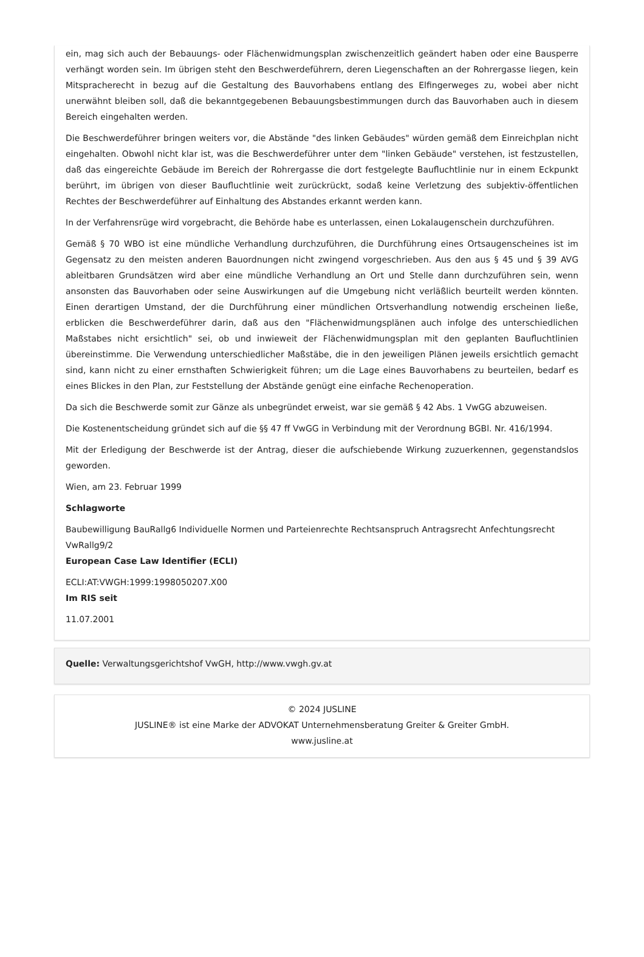ein, mag sich auch der Bebauungs- oder Flächenwidmungsplan zwischenzeitlich geändert haben oder eine Bausperre verhängt worden sein. Im übrigen steht den Beschwerdeführern, deren Liegenschaften an der Rohrergasse liegen, kein Mitspracherecht in bezug auf die Gestaltung des Bauvorhabens entlang des Elfingerweges zu, wobei aber nicht unerwähnt bleiben soll, daß die bekanntgegebenen Bebauungsbestimmungen durch das Bauvorhaben auch in diesem Bereich eingehalten werden.
Die Beschwerdeführer bringen weiters vor, die Abstände "des linken Gebäudes" würden gemäß dem Einreichplan nicht eingehalten. Obwohl nicht klar ist, was die Beschwerdeführer unter dem "linken Gebäude" verstehen, ist festzustellen, daß das eingereichte Gebäude im Bereich der Rohrergasse die dort festgelegte Baufluchtlinie nur in einem Eckpunkt berührt, im übrigen von dieser Baufluchtlinie weit zurückrückt, sodaß keine Verletzung des subjektiv-öffentlichen Rechtes der Beschwerdeführer auf Einhaltung des Abstandes erkannt werden kann.
In der Verfahrensrüge wird vorgebracht, die Behörde habe es unterlassen, einen Lokalaugenschein durchzuführen.
Gemäß § 70 WBO ist eine mündliche Verhandlung durchzuführen, die Durchführung eines Ortsaugenscheines ist im Gegensatz zu den meisten anderen Bauordnungen nicht zwingend vorgeschrieben. Aus den aus § 45 und § 39 AVG ableitbaren Grundsätzen wird aber eine mündliche Verhandlung an Ort und Stelle dann durchzuführen sein, wenn ansonsten das Bauvorhaben oder seine Auswirkungen auf die Umgebung nicht verläßlich beurteilt werden könnten. Einen derartigen Umstand, der die Durchführung einer mündlichen Ortsverhandlung notwendig erscheinen ließe, erblicken die Beschwerdeführer darin, daß aus den "Flächenwidmungsplänen auch infolge des unterschiedlichen Maßstabes nicht ersichtlich" sei, ob und inwieweit der Flächenwidmungsplan mit den geplanten Baufluchtlinien übereinstimme. Die Verwendung unterschiedlicher Maßstäbe, die in den jeweiligen Plänen jeweils ersichtlich gemacht sind, kann nicht zu einer ernsthaften Schwierigkeit führen; um die Lage eines Bauvorhabens zu beurteilen, bedarf es eines Blickes in den Plan, zur Feststellung der Abstände genügt eine einfache Rechenoperation.
Da sich die Beschwerde somit zur Gänze als unbegründet erweist, war sie gemäß § 42 Abs. 1 VwGG abzuweisen.
Die Kostenentscheidung gründet sich auf die §§ 47 ff VwGG in Verbindung mit der Verordnung BGBl. Nr. 416/1994.
Mit der Erledigung der Beschwerde ist der Antrag, dieser die aufschiebende Wirkung zuzuerkennen, gegenstandslos geworden.
Wien, am 23. Februar 1999
Schlagworte
Baubewilligung BauRallg6 Individuelle Normen und Parteienrechte Rechtsanspruch Antragsrecht Anfechtungsrecht VwRallg9/2
European Case Law Identifier (ECLI)
ECLI:AT:VWGH:1999:1998050207.X00
Im RIS seit
11.07.2001
Quelle: Verwaltungsgerichtshof VwGH, http://www.vwgh.gv.at
© 2024 JUSLINE
JUSLINE® ist eine Marke der ADVOKAT Unternehmensberatung Greiter & Greiter GmbH.
www.jusline.at